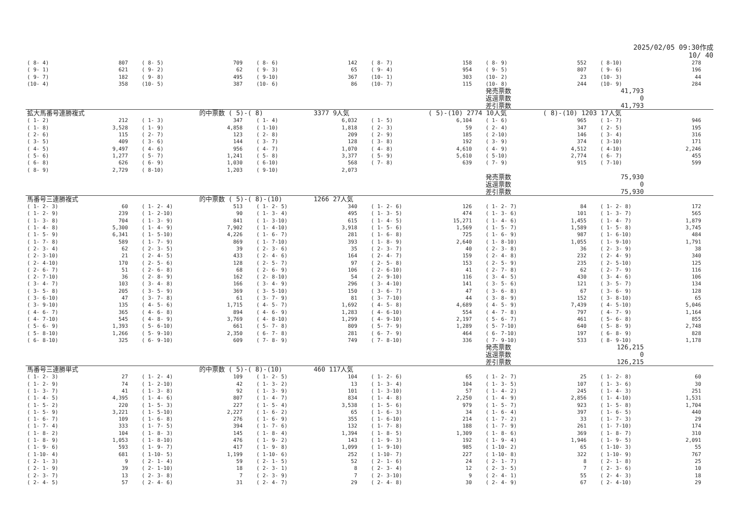2025/02/05 09:30作成
10/ 40
| ( 8- 4) | 807 | ( 8- 5) | 709 | ( 8- 6) | 142 | ( 8- 7) | 158 | ( 8- 9) | 552 | ( 8-10) | 278 |
| ( 9- 1) | 621 | ( 9- 2) | 62 | ( 9- 3) | 65 | ( 9- 4) | 954 | ( 9- 5) | 807 | ( 9- 6) | 196 |
| ( 9- 7) | 182 | ( 9- 8) | 495 | ( 9-10) | 367 | (10- 1) | 303 | (10- 2) | 23 | (10- 3) | 44 |
| (10- 4) | 358 | (10- 5) | 387 | (10- 6) | 86 | (10- 7) | 115 | (10- 8) | 244 | (10- 9) | 284 |
| | | | | | | | | 発売票数 | 41,793 | | |
| | | | | | | | | 返還票数 | 0 | | |
| | | | | | | | | 差引票数 | 41,793 | | |
| 拡大馬番号連勝複式 | | | 的中票数 ( 5)-( 8) | | 3377 9人気 | | ( 5)-(10) 2774 10人気 | | ( 8)-(10) 1203 17人気 | | |
| ( 1- 2) | 212 | ( 1- 3) | 347 | ( 1- 4) | 6,032 | ( 1- 5) | 6,104 | ( 1- 6) | 965 | ( 1- 7) | 946 |
| ( 1- 8) | 3,528 | ( 1- 9) | 4,858 | ( 1-10) | 1,818 | ( 2- 3) | 59 | ( 2- 4) | 347 | ( 2- 5) | 195 |
| ( 2- 6) | 115 | ( 2- 7) | 123 | ( 2- 8) | 209 | ( 2- 9) | 185 | ( 2-10) | 146 | ( 3- 4) | 316 |
| ( 3- 5) | 409 | ( 3- 6) | 144 | ( 3- 7) | 128 | ( 3- 8) | 192 | ( 3- 9) | 374 | ( 3-10) | 171 |
| ( 4- 5) | 9,497 | ( 4- 6) | 956 | ( 4- 7) | 1,070 | ( 4- 8) | 4,610 | ( 4- 9) | 4,512 | ( 4-10) | 2,246 |
| ( 5- 6) | 1,277 | ( 5- 7) | 1,241 | ( 5- 8) | 3,377 | ( 5- 9) | 5,610 | ( 5-10) | 2,774 | ( 6- 7) | 455 |
| ( 6- 8) | 626 | ( 6- 9) | 1,030 | ( 6-10) | 568 | ( 7- 8) | 639 | ( 7- 9) | 915 | ( 7-10) | 599 |
| ( 8- 9) | 2,729 | ( 8-10) | 1,203 | ( 9-10) | 2,073 | | | | | | |
| | | | | | | | | 発売票数 | 75,930 | | |
| | | | | | | | | 返還票数 | 0 | | |
| | | | | | | | | 差引票数 | 75,930 | | |
| 馬番号三連勝複式 | | | 的中票数 ( 5)-( 8)-(10) | | 1266 27人気 | | | | | | |
| ( 1- 2- 3) | 60 | ( 1- 2- 4) | 513 | ( 1- 2- 5) | 340 | ( 1- 2- 6) | 126 | ( 1- 2- 7) | 84 | ( 1- 2- 8) | 172 |
| ( 1- 2- 9) | 239 | ( 1- 2-10) | 90 | ( 1- 3- 4) | 495 | ( 1- 3- 5) | 474 | ( 1- 3- 6) | 101 | ( 1- 3- 7) | 565 |
| ( 1- 3- 8) | 704 | ( 1- 3- 9) | 841 | ( 1- 3-10) | 615 | ( 1- 4- 5) | 15,271 | ( 1- 4- 6) | 1,455 | ( 1- 4- 7) | 1,879 |
| ( 1- 4- 8) | 5,300 | ( 1- 4- 9) | 7,902 | ( 1- 4-10) | 3,918 | ( 1- 5- 6) | 1,569 | ( 1- 5- 7) | 1,589 | ( 1- 5- 8) | 3,745 |
| ( 1- 5- 9) | 6,341 | ( 1- 5-10) | 4,226 | ( 1- 6- 7) | 281 | ( 1- 6- 8) | 725 | ( 1- 6- 9) | 987 | ( 1- 6-10) | 484 |
| ( 1- 7- 8) | 589 | ( 1- 7- 9) | 869 | ( 1- 7-10) | 393 | ( 1- 8- 9) | 2,640 | ( 1- 8-10) | 1,055 | ( 1- 9-10) | 1,791 |
| ( 2- 3- 4) | 62 | ( 2- 3- 5) | 39 | ( 2- 3- 6) | 35 | ( 2- 3- 7) | 40 | ( 2- 3- 8) | 36 | ( 2- 3- 9) | 38 |
| ( 2- 3-10) | 21 | ( 2- 4- 5) | 433 | ( 2- 4- 6) | 164 | ( 2- 4- 7) | 159 | ( 2- 4- 8) | 232 | ( 2- 4- 9) | 340 |
| ( 2- 4-10) | 170 | ( 2- 5- 6) | 128 | ( 2- 5- 7) | 97 | ( 2- 5- 8) | 153 | ( 2- 5- 9) | 235 | ( 2- 5-10) | 125 |
| ( 2- 6- 7) | 51 | ( 2- 6- 8) | 68 | ( 2- 6- 9) | 106 | ( 2- 6-10) | 41 | ( 2- 7- 8) | 62 | ( 2- 7- 9) | 116 |
| ( 2- 7-10) | 36 | ( 2- 8- 9) | 162 | ( 2- 8-10) | 54 | ( 2- 9-10) | 116 | ( 3- 4- 5) | 430 | ( 3- 4- 6) | 106 |
| ( 3- 4- 7) | 103 | ( 3- 4- 8) | 166 | ( 3- 4- 9) | 296 | ( 3- 4-10) | 141 | ( 3- 5- 6) | 121 | ( 3- 5- 7) | 134 |
| ( 3- 5- 8) | 205 | ( 3- 5- 9) | 369 | ( 3- 5-10) | 150 | ( 3- 6- 7) | 47 | ( 3- 6- 8) | 67 | ( 3- 6- 9) | 128 |
| ( 3- 6-10) | 47 | ( 3- 7- 8) | 61 | ( 3- 7- 9) | 81 | ( 3- 7-10) | 44 | ( 3- 8- 9) | 152 | ( 3- 8-10) | 65 |
| ( 3- 9-10) | 135 | ( 4- 5- 6) | 1,715 | ( 4- 5- 7) | 1,692 | ( 4- 5- 8) | 4,689 | ( 4- 5- 9) | 7,439 | ( 4- 5-10) | 5,046 |
| ( 4- 6- 7) | 365 | ( 4- 6- 8) | 894 | ( 4- 6- 9) | 1,283 | ( 4- 6-10) | 554 | ( 4- 7- 8) | 797 | ( 4- 7- 9) | 1,164 |
| ( 4- 7-10) | 545 | ( 4- 8- 9) | 3,769 | ( 4- 8-10) | 1,299 | ( 4- 9-10) | 2,197 | ( 5- 6- 7) | 461 | ( 5- 6- 8) | 855 |
| ( 5- 6- 9) | 1,393 | ( 5- 6-10) | 661 | ( 5- 7- 8) | 809 | ( 5- 7- 9) | 1,289 | ( 5- 7-10) | 640 | ( 5- 8- 9) | 2,748 |
| ( 5- 8-10) | 1,266 | ( 5- 9-10) | 2,350 | ( 6- 7- 8) | 281 | ( 6- 7- 9) | 464 | ( 6- 7-10) | 197 | ( 6- 8- 9) | 828 |
| ( 6- 8-10) | 325 | ( 6- 9-10) | 609 | ( 7- 8- 9) | 749 | ( 7- 8-10) | 336 | ( 7- 9-10) | 533 | ( 8- 9-10) | 1,178 |
| | | | | | | | | 発売票数 | 126,215 | | |
| | | | | | | | | 返還票数 | 0 | | |
| | | | | | | | | 差引票数 | 126,215 | | |
| 馬番号三連勝単式 | | | 的中票数 ( 5)-( 8)-(10) | | 460 117人気 | | | | | | |
| ( 1- 2- 3) | 27 | ( 1- 2- 4) | 109 | ( 1- 2- 5) | 104 | ( 1- 2- 6) | 65 | ( 1- 2- 7) | 25 | ( 1- 2- 8) | 60 |
| ( 1- 2- 9) | 74 | ( 1- 2-10) | 42 | ( 1- 3- 2) | 13 | ( 1- 3- 4) | 104 | ( 1- 3- 5) | 107 | ( 1- 3- 6) | 30 |
| ( 1- 3- 7) | 41 | ( 1- 3- 8) | 92 | ( 1- 3- 9) | 101 | ( 1- 3-10) | 57 | ( 1- 4- 2) | 245 | ( 1- 4- 3) | 251 |
| ( 1- 4- 5) | 4,395 | ( 1- 4- 6) | 807 | ( 1- 4- 7) | 834 | ( 1- 4- 8) | 2,250 | ( 1- 4- 9) | 2,856 | ( 1- 4-10) | 1,531 |
| ( 1- 5- 2) | 220 | ( 1- 5- 3) | 227 | ( 1- 5- 4) | 3,538 | ( 1- 5- 6) | 979 | ( 1- 5- 7) | 923 | ( 1- 5- 8) | 1,704 |
| ( 1- 5- 9) | 3,221 | ( 1- 5-10) | 2,227 | ( 1- 6- 2) | 65 | ( 1- 6- 3) | 34 | ( 1- 6- 4) | 397 | ( 1- 6- 5) | 440 |
| ( 1- 6- 7) | 109 | ( 1- 6- 8) | 276 | ( 1- 6- 9) | 355 | ( 1- 6-10) | 214 | ( 1- 7- 2) | 33 | ( 1- 7- 3) | 29 |
| ( 1- 7- 4) | 333 | ( 1- 7- 5) | 394 | ( 1- 7- 6) | 132 | ( 1- 7- 8) | 188 | ( 1- 7- 9) | 261 | ( 1- 7-10) | 174 |
| ( 1- 8- 2) | 104 | ( 1- 8- 3) | 145 | ( 1- 8- 4) | 1,394 | ( 1- 8- 5) | 1,309 | ( 1- 8- 6) | 369 | ( 1- 8- 7) | 310 |
| ( 1- 8- 9) | 1,053 | ( 1- 8-10) | 476 | ( 1- 9- 2) | 143 | ( 1- 9- 3) | 192 | ( 1- 9- 4) | 1,946 | ( 1- 9- 5) | 2,091 |
| ( 1- 9- 6) | 593 | ( 1- 9- 7) | 417 | ( 1- 9- 8) | 1,099 | ( 1- 9-10) | 985 | ( 1-10- 2) | 65 | ( 1-10- 3) | 55 |
| ( 1-10- 4) | 681 | ( 1-10- 5) | 1,199 | ( 1-10- 6) | 252 | ( 1-10- 7) | 227 | ( 1-10- 8) | 322 | ( 1-10- 9) | 767 |
| ( 2- 1- 3) | 9 | ( 2- 1- 4) | 59 | ( 2- 1- 5) | 52 | ( 2- 1- 6) | 24 | ( 2- 1- 7) | 8 | ( 2- 1- 8) | 25 |
| ( 2- 1- 9) | 39 | ( 2- 1-10) | 18 | ( 2- 3- 1) | 8 | ( 2- 3- 4) | 12 | ( 2- 3- 5) | 7 | ( 2- 3- 6) | 10 |
| ( 2- 3- 7) | 13 | ( 2- 3- 8) | 7 | ( 2- 3- 9) | 7 | ( 2- 3-10) | 9 | ( 2- 4- 1) | 55 | ( 2- 4- 3) | 18 |
| ( 2- 4- 5) | 57 | ( 2- 4- 6) | 31 | ( 2- 4- 7) | 29 | ( 2- 4- 8) | 30 | ( 2- 4- 9) | 67 | ( 2- 4-10) | 29 |